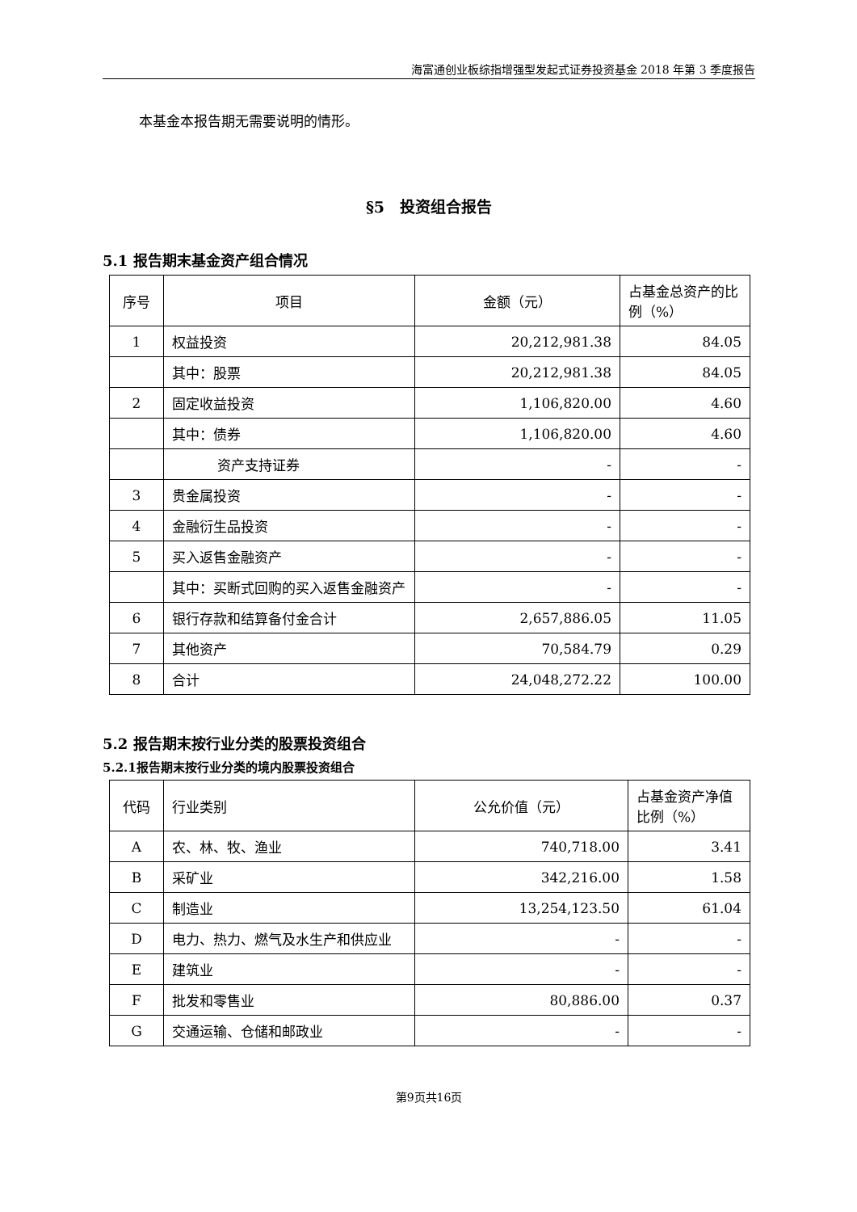海富通创业板综指增强型发起式证券投资基金 2018 年第 3 季度报告
本基金本报告期无需要说明的情形。
§5　投资组合报告
5.1 报告期末基金资产组合情况
| 序号 | 项目 | 金额（元） | 占基金总资产的比例（%） |
| --- | --- | --- | --- |
| 1 | 权益投资 | 20,212,981.38 | 84.05 |
| | 其中：股票 | 20,212,981.38 | 84.05 |
| 2 | 固定收益投资 | 1,106,820.00 | 4.60 |
| | 其中：债券 | 1,106,820.00 | 4.60 |
| | 资产支持证券 | - | - |
| 3 | 贵金属投资 | - | - |
| 4 | 金融衍生品投资 | - | - |
| 5 | 买入返售金融资产 | - | - |
| | 其中：买断式回购的买入返售金融资产 | - | - |
| 6 | 银行存款和结算备付金合计 | 2,657,886.05 | 11.05 |
| 7 | 其他资产 | 70,584.79 | 0.29 |
| 8 | 合计 | 24,048,272.22 | 100.00 |
5.2 报告期末按行业分类的股票投资组合
5.2.1报告期末按行业分类的境内股票投资组合
| 代码 | 行业类别 | 公允价值（元） | 占基金资产净值比例（%） |
| --- | --- | --- | --- |
| A | 农、林、牧、渔业 | 740,718.00 | 3.41 |
| B | 采矿业 | 342,216.00 | 1.58 |
| C | 制造业 | 13,254,123.50 | 61.04 |
| D | 电力、热力、燃气及水生产和供应业 | - | - |
| E | 建筑业 | - | - |
| F | 批发和零售业 | 80,886.00 | 0.37 |
| G | 交通运输、仓储和邮政业 | - | - |
第9页共16页